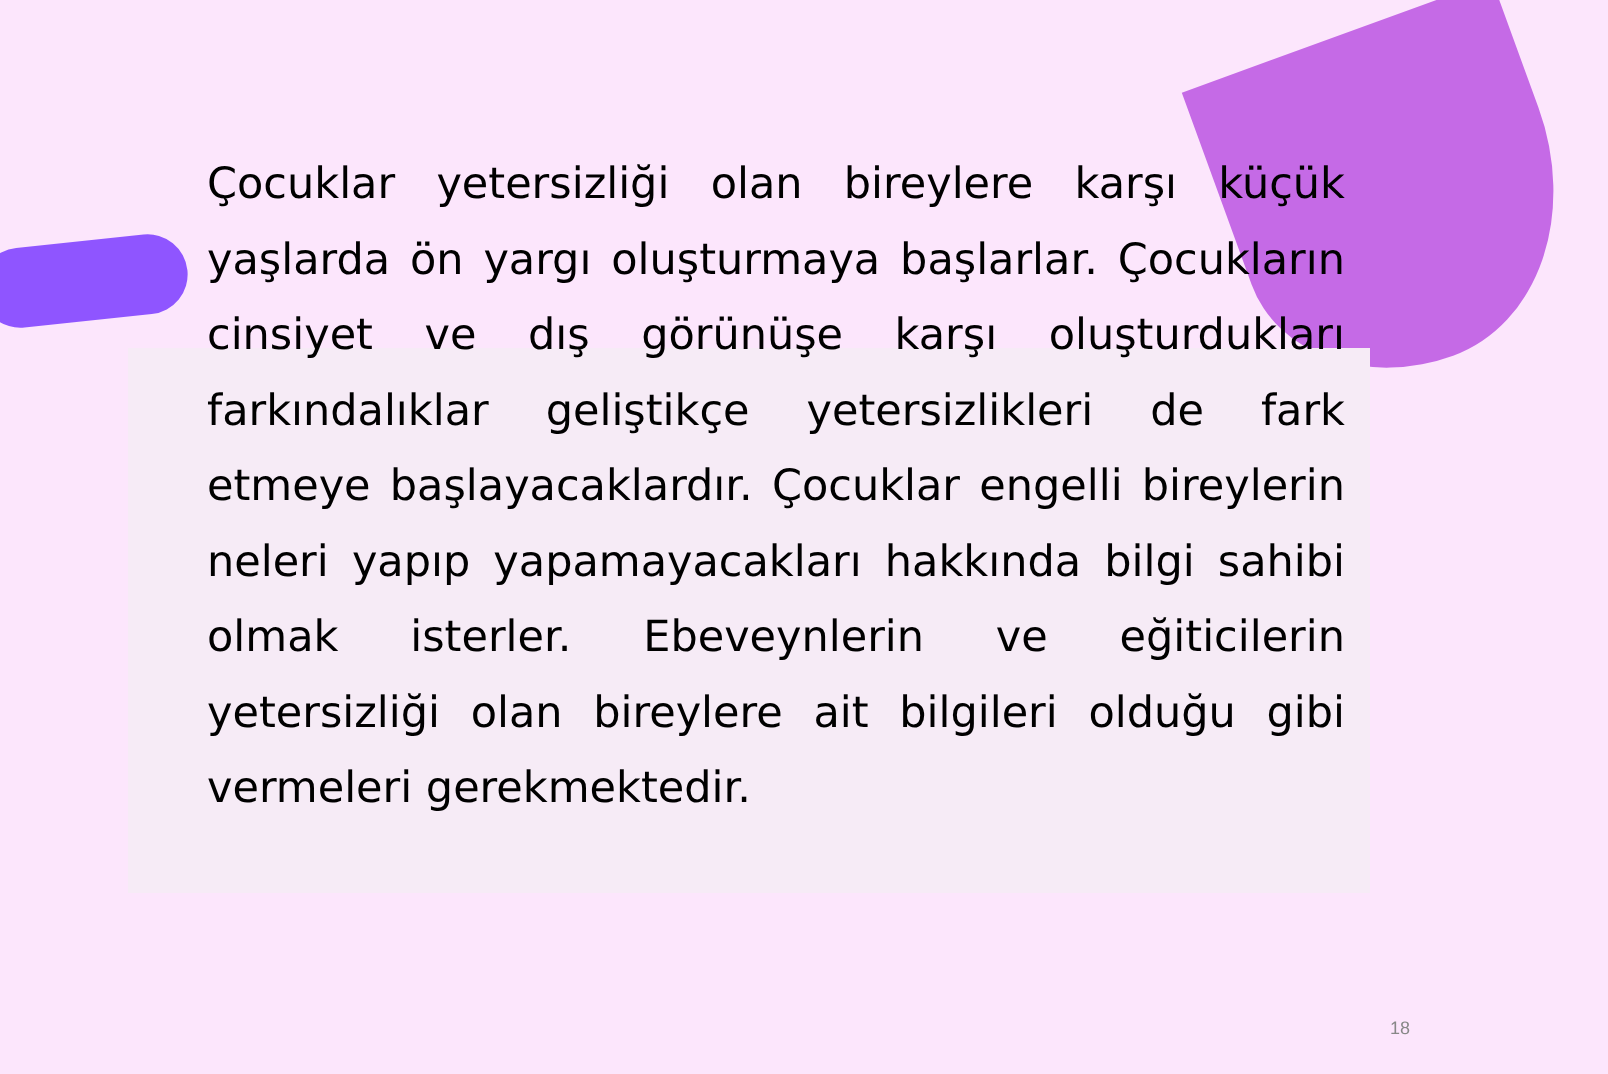Çocuklar yetersizliği olan bireylere karşı küçük yaşlarda ön yargı oluşturmaya başlarlar. Çocukların cinsiyet ve dış görünüşe karşı oluşturdukları farkındalıklar geliştikçe yetersizlikleri de fark etmeye başlayacaklardır. Çocuklar engelli bireylerin neleri yapıp yapamayacakları hakkında bilgi sahibi olmak isterler. Ebeveynlerin ve eğiticilerin yetersizliği olan bireylere ait bilgileri olduğu gibi vermeleri gerekmektedir.
18